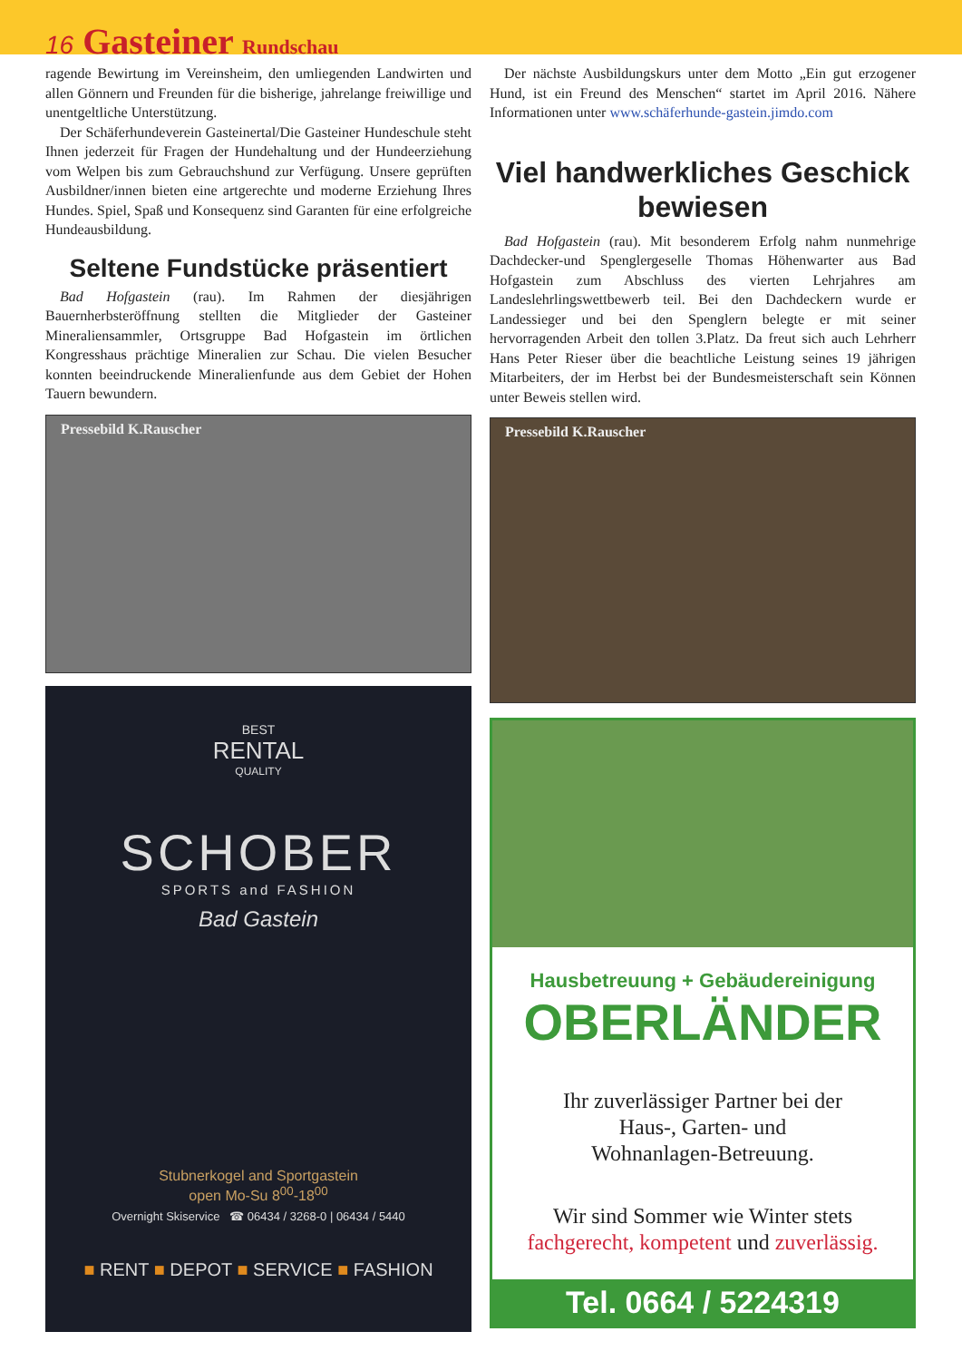16 Gasteiner Rundschau
ragende Bewirtung im Vereinsheim, den umliegenden Landwirten und allen Gönnern und Freunden für die bisherige, jahrelange freiwillige und unentgeltliche Unterstützung.
Der Schäferhundeverein Gasteinertal/Die Gasteiner Hundeschule steht Ihnen jederzeit für Fragen der Hundehaltung und der Hundeerziehung vom Welpen bis zum Gebrauchshund zur Verfügung. Unsere geprüften Ausbildner/innen bieten eine artgerechte und moderne Erziehung Ihres Hundes. Spiel, Spaß und Konsequenz sind Garanten für eine erfolgreiche Hundeausbildung.
Seltene Fundstücke präsentiert
Bad Hofgastein (rau). Im Rahmen der diesjährigen Bauernherbsteröffnung stellten die Mitglieder der Gasteiner Mineraliensammler, Ortsgruppe Bad Hofgastein im örtlichen Kongresshaus prächtige Mineralien zur Schau. Die vielen Besucher konnten beeindruckende Mineralienfunde aus dem Gebiet der Hohen Tauern bewundern.
Pressebild K.Rauscher
BEST
RENTAL
QUALITY
SCHOBER
SPORTS and FASHION
Bad Gastein
Stubnerkogel and Sportgastein
open Mo-Su 8<sup>00</sup>-18<sup>00</sup>
Overnight Skiservice ☎ 06434 / 3268-0 | 06434 / 5440
■ RENT ■ DEPOT ■ SERVICE ■ FASHION
Der nächste Ausbildungskurs unter dem Motto „Ein gut erzogener Hund, ist ein Freund des Menschen“ startet im April 2016. Nähere Informationen unter www.schäferhunde-gastein.jimdo.com
Viel handwerkliches Geschick bewiesen
Bad Hofgastein (rau). Mit besonderem Erfolg nahm nunmehrige Dachdecker-und Spenglergeselle Thomas Höhenwarter aus Bad Hofgastein zum Abschluss des vierten Lehrjahres am Landeslehrlingswettbewerb teil. Bei den Dachdeckern wurde er Landessieger und bei den Spenglern belegte er mit seiner hervorragenden Arbeit den tollen 3.Platz. Da freut sich auch Lehrherr Hans Peter Rieser über die beachtliche Leistung seines 19 jährigen Mitarbeiters, der im Herbst bei der Bundesmeisterschaft sein Können unter Beweis stellen wird.
Pressebild K.Rauscher
Hausbetreuung + Gebäudereinigung
OBERLÄNDER
Ihr zuverlässiger Partner bei der
Haus-, Garten- und
Wohnanlagen-Betreuung.
Wir sind Sommer wie Winter stets
fachgerecht, kompetent und zuverlässig.
Tel. 0664 / 5224319